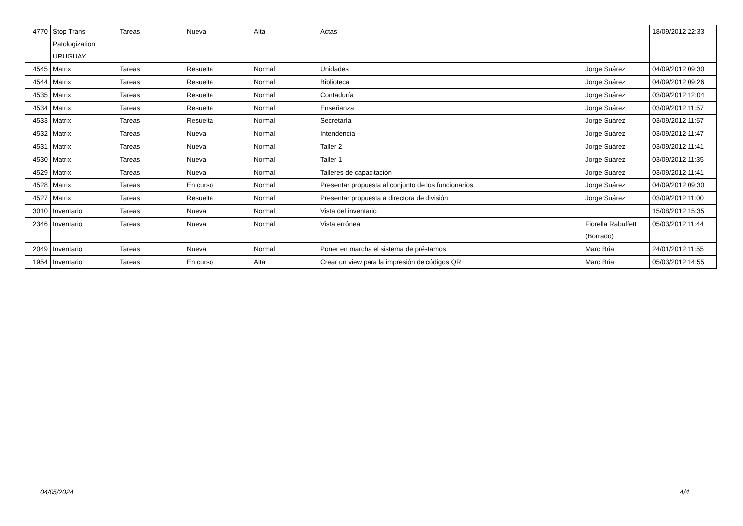| 4770 | Stop Trans Patologization URUGUAY | Tareas | Nueva | Alta | Actas | | 18/09/2012 22:33 |
| 4545 | Matrix | Tareas | Resuelta | Normal | Unidades | Jorge Suárez | 04/09/2012 09:30 |
| 4544 | Matrix | Tareas | Resuelta | Normal | Biblioteca | Jorge Suárez | 04/09/2012 09:26 |
| 4535 | Matrix | Tareas | Resuelta | Normal | Contaduría | Jorge Suárez | 03/09/2012 12:04 |
| 4534 | Matrix | Tareas | Resuelta | Normal | Enseñanza | Jorge Suárez | 03/09/2012 11:57 |
| 4533 | Matrix | Tareas | Resuelta | Normal | Secretaría | Jorge Suárez | 03/09/2012 11:57 |
| 4532 | Matrix | Tareas | Nueva | Normal | Intendencia | Jorge Suárez | 03/09/2012 11:47 |
| 4531 | Matrix | Tareas | Nueva | Normal | Taller 2 | Jorge Suárez | 03/09/2012 11:41 |
| 4530 | Matrix | Tareas | Nueva | Normal | Taller 1 | Jorge Suárez | 03/09/2012 11:35 |
| 4529 | Matrix | Tareas | Nueva | Normal | Talleres de capacitación | Jorge Suárez | 03/09/2012 11:41 |
| 4528 | Matrix | Tareas | En curso | Normal | Presentar propuesta al conjunto de los funcionarios | Jorge Suárez | 04/09/2012 09:30 |
| 4527 | Matrix | Tareas | Resuelta | Normal | Presentar propuesta a directora de división | Jorge Suárez | 03/09/2012 11:00 |
| 3010 | Inventario | Tareas | Nueva | Normal | Vista del inventario | | 15/08/2012 15:35 |
| 2346 | Inventario | Tareas | Nueva | Normal | Vista errónea | Fiorella Rabuffetti (Borrado) | 05/03/2012 11:44 |
| 2049 | Inventario | Tareas | Nueva | Normal | Poner en marcha el sistema de préstamos | Marc Bria | 24/01/2012 11:55 |
| 1954 | Inventario | Tareas | En curso | Alta | Crear un view para la impresión de códigos QR | Marc Bria | 05/03/2012 14:55 |
04/05/2024 4/4